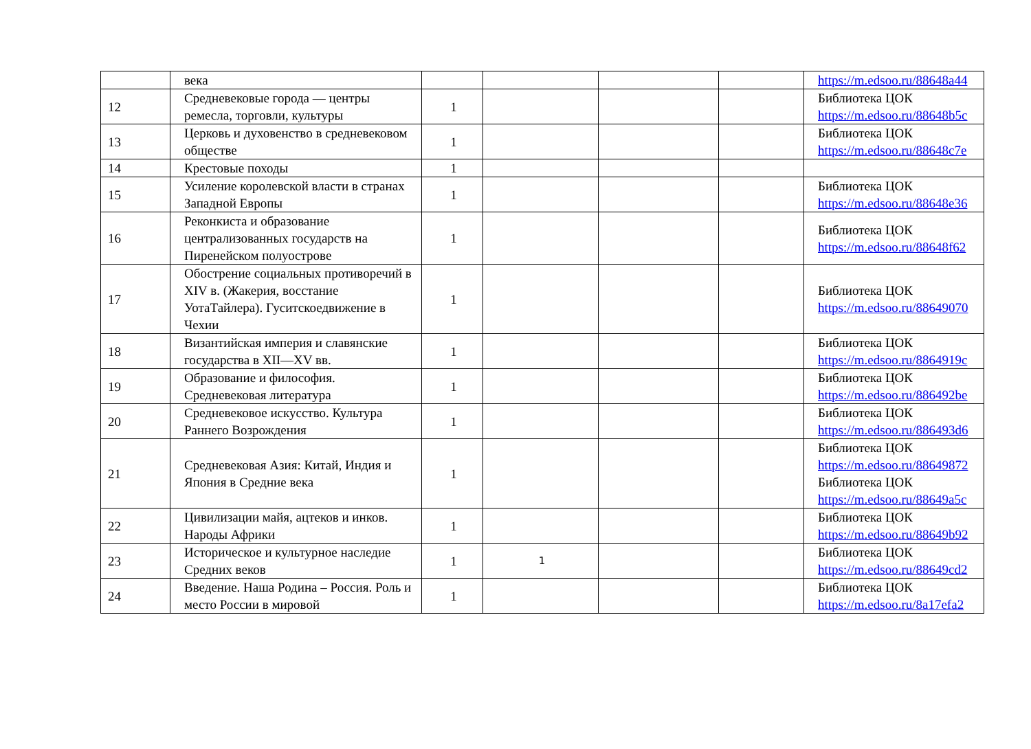| | века | | | | | https://m.edsoo.ru/88648a44 |
| 12 | Средневековые города — центры ремесла, торговли, культуры | 1 | | | | Библиотека ЦОК https://m.edsoo.ru/88648b5c |
| 13 | Церковь и духовенство в средневековом обществе | 1 | | | | Библиотека ЦОК https://m.edsoo.ru/88648c7e |
| 14 | Крестовые походы | 1 | | | | |
| 15 | Усиление королевской власти в странах Западной Европы | 1 | | | | Библиотека ЦОК https://m.edsoo.ru/88648e36 |
| 16 | Реконкиста и образование централизованных государств на Пиренейском полуострове | 1 | | | | Библиотека ЦОК https://m.edsoo.ru/88648f62 |
| 17 | Обострение социальных противоречий в XIV в. (Жакерия, восстание УотаТайлера). Гуситскоедвижение в Чехии | 1 | | | | Библиотека ЦОК https://m.edsoo.ru/88649070 |
| 18 | Византийская империя и славянские государства в XII—XV вв. | 1 | | | | Библиотека ЦОК https://m.edsoo.ru/8864919c |
| 19 | Образование и философия. Средневековая литература | 1 | | | | Библиотека ЦОК https://m.edsoo.ru/886492be |
| 20 | Средневековое искусство. Культура Раннего Возрождения | 1 | | | | Библиотека ЦОК https://m.edsoo.ru/886493d6 |
| 21 | Средневековая Азия: Китай, Индия и Япония в Средние века | 1 | | | | Библиотека ЦОК https://m.edsoo.ru/88649872 Библиотека ЦОК https://m.edsoo.ru/88649a5c |
| 22 | Цивилизации майя, ацтеков и инков. Народы Африки | 1 | | | | Библиотека ЦОК https://m.edsoo.ru/88649b92 |
| 23 | Историческое и культурное наследие Средних веков | 1 | 1 | | | Библиотека ЦОК https://m.edsoo.ru/88649cd2 |
| 24 | Введение. Наша Родина – Россия. Роль и место России в мировой | 1 | | | | Библиотека ЦОК https://m.edsoo.ru/8a17efa2 |